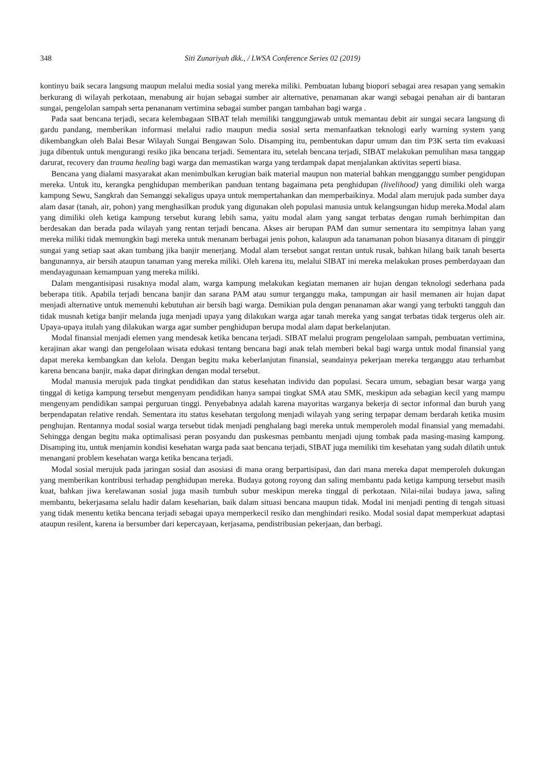348 Siti Zunariyah dkk., / LWSA Conference Series 02 (2019)
kontinyu baik secara langsung maupun melalui media sosial yang mereka miliki. Pembuatan lubang biopori sebagai area resapan yang semakin berkurang di wilayah perkotaan, menabung air hujan sebagai sumber air alternative, penamanan akar wangi sebagai penahan air di bantaran sungai, pengelolan sampah serta penananam vertimina sebagai sumber pangan tambahan bagi warga .
Pada saat bencana terjadi, secara kelembagaan SIBAT telah memiliki tanggungjawab untuk memantau debit air sungai secara langsung di gardu pandang, memberikan informasi melalui radio maupun media sosial serta memanfaatkan teknologi early warning system yang dikembangkan oleh Balai Besar Wilayah Sungai Bengawan Solo. Disamping itu, pembentukan dapur umum dan tim P3K serta tim evakuasi juga dibentuk untuk mengurangi resiko jika bencana terjadi. Sementara itu, setelah bencana terjadi, SIBAT melakukan pemulihan masa tanggap darurat, recovery dan trauma healing bagi warga dan memastikan warga yang terdampak dapat menjalankan aktivitas seperti biasa.
Bencana yang dialami masyarakat akan menimbulkan kerugian baik material maupun non material bahkan mengganggu sumber pengidupan mereka. Untuk itu, kerangka penghidupan memberikan panduan tentang bagaimana peta penghidupan (livelihood) yang dimiliki oleh warga kampung Sewu, Sangkrah dan Semanggi sekaligus upaya untuk mempertahankan dan memperbaikinya. Modal alam merujuk pada sumber daya alam dasar (tanah, air, pohon) yang menghasilkan produk yang digunakan oleh populasi manusia untuk kelangsungan hidup mereka.Modal alam yang dimiliki oleh ketiga kampung tersebut kurang lebih sama, yaitu modal alam yang sangat terbatas dengan rumah berhimpitan dan berdesakan dan berada pada wilayah yang rentan terjadi bencana. Akses air berupan PAM dan sumur sementara itu sempitnya lahan yang mereka miliki tidak memungkin bagi mereka untuk menanam berbagai jenis pohon, kalaupun ada tanamanan pohon biasanya ditanam di pinggir sungai yang setiap saat akan tumbang jika banjir menerjang. Modal alam tersebut sangat rentan untuk rusak, bahkan hilang baik tanah beserta bangunannya, air bersih ataupun tanaman yang mereka miliki. Oleh karena itu, melalui SIBAT ini mereka melakukan proses pemberdayaan dan mendayagunaan kemampuan yang mereka miliki.
Dalam mengantisipasi rusaknya modal alam, warga kampung melakukan kegiatan memanen air hujan dengan teknologi sederhana pada beberapa titik. Apabila terjadi bencana banjir dan sarana PAM atau sumur terganggu maka, tampungan air hasil memanen air hujan dapat menjadi alternative untuk memenuhi kebutuhan air bersih bagi warga. Demikian pula dengan penanaman akar wangi yang terbukti tangguh dan tidak musnah ketiga banjir melanda juga menjadi upaya yang dilakukan warga agar tanah mereka yang sangat terbatas tidak tergerus oleh air. Upaya-upaya itulah yang dilakukan warga agar sumber penghidupan berupa modal alam dapat berkelanjutan.
Modal finansial menjadi elemen yang mendesak ketika bencana terjadi. SIBAT melalui program pengelolaan sampah, pembuatan vertimina, kerajinan akar wangi dan pengelolaan wisata edukasi tentang bencana bagi anak telah memberi bekal bagi warga untuk modal finansial yang dapat mereka kembangkan dan kelola. Dengan begitu maka keberlanjutan finansial, seandainya pekerjaan mereka terganggu atau terhambat karena bencana banjir, maka dapat diringkan dengan modal tersebut.
Modal manusia merujuk pada tingkat pendidikan dan status kesehatan individu dan populasi. Secara umum, sebagian besar warga yang tinggal di ketiga kampung tersebut mengenyam pendidikan hanya sampai tingkat SMA atau SMK, meskipun ada sebagian kecil yang mampu mengenyam pendidikan sampai perguruan tinggi. Penyebabnya adalah karena mayoritas warganya bekerja di sector informal dan buruh yang berpendapatan relative rendah. Sementara itu status kesehatan tergolong menjadi wilayah yang sering terpapar demam berdarah ketika musim penghujan. Rentannya modal sosial warga tersebut tidak menjadi penghalang bagi mereka untuk memperoleh modal finansial yang memadahi. Sehingga dengan begitu maka optimalisasi peran posyandu dan puskesmas pembantu menjadi ujung tombak pada masing-masing kampung. Disamping itu, untuk menjamin kondisi kesehatan warga pada saat bencana terjadi, SIBAT juga memiliki tim kesehatan yang sudah dilatih untuk menangani problem kesehatan warga ketika bencana terjadi.
Modal sosial merujuk pada jaringan sosial dan asosiasi di mana orang berpartisipasi, dan dari mana mereka dapat memperoleh dukungan yang memberikan kontribusi terhadap penghidupan mereka. Budaya gotong royong dan saling membantu pada ketiga kampung tersebut masih kuat, bahkan jiwa kerelawanan sosial juga masih tumbuh subur meskipun mereka tinggal di perkotaan. Nilai-nilai budaya jawa, saling membantu, bekerjasama selalu hadir dalam keseharian, baik dalam situasi bencana maupun tidak. Modal ini menjadi penting di tengah situasi yang tidak menentu ketika bencana terjadi sebagai upaya memperkecil resiko dan menghindari resiko. Modal sosial dapat memperkuat adaptasi ataupun resilent, karena ia bersumber dari kepercayaan, kerjasama, pendistribusian pekerjaan, dan berbagi.